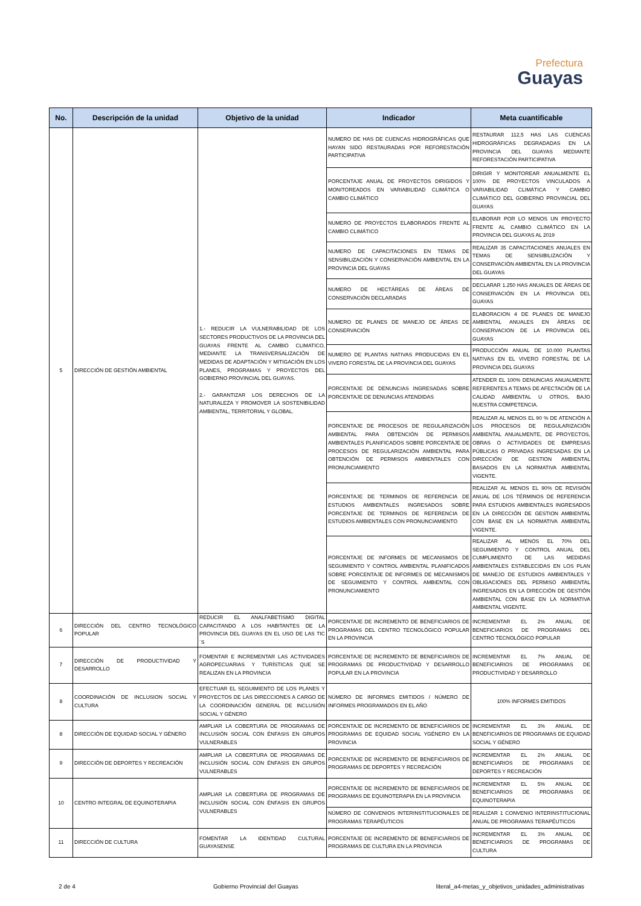Prefectura
Guayas
| No. | Descripción de la unidad | Objetivo de la unidad | Indicador | Meta cuantificable |
| --- | --- | --- | --- | --- |
| 5 | DIRECCIÓN DE GESTIÓN AMBIENTAL | 1.- REDUCIR LA VULNERABILIDAD DE LOS SECTORES PRODUCTIVOS DE LA PROVINCIA DEL GUAYAS FRENTE AL CAMBIO CLIMATICO, MEDIANTE LA TRANSVERSALIZACIÓN DE MEDIDAS DE ADAPTACIÓN Y MITIGACIÓN EN LOS PLANES, PROGRAMAS Y PROYECTOS DEL GOBIERNO PROVINCIAL DEL GUAYAS. 2.- GARANTIZAR LOS DERECHOS DE LA NATURALEZA Y PROMOVER LA SOSTENIBILIDAD AMBIENTAL, TERRITORIAL Y GLOBAL. | NUMERO DE HAS DE CUENCAS HIDROGRÁFICAS QUE HAYAN SIDO RESTAURADAS POR REFORESTACIÓN PARTICIPATIVA | RESTAURAR 112,5 HAS LAS CUENCAS HIDROGRÁFICAS DEGRADADAS EN LA PROVINCIA DEL GUAYAS MEDIANTE REFORESTACIÓN PARTICIPATIVA |
| | | | PORCENTAJE ANUAL DE PROYECTOS DIRIGIDOS Y MONITOREADOS EN VARIABILIDAD CLIMÁTICA O CAMBIO CLIMÁTICO | DIRIGIR Y MONITOREAR ANUALMENTE EL 100% DE PROYECTOS VINCULADOS A VARIABILIDAD CLIMÁTICA Y CAMBIO CLIMÁTICO DEL GOBIERNO PROVINCIAL DEL GUAYAS |
| | | | NUMERO DE PROYECTOS ELABORADOS FRENTE AL CAMBIO CLIMÁTICO | ELABORAR POR LO MENOS UN PROYECTO FRENTE AL CAMBIO CLIMÁTICO EN LA PROVINCIA DEL GUAYAS AL 2019 |
| | | | NUMERO DE CAPACITACIONES EN TEMAS DE SENSIBILIZACIÒN Y CONSERVACIÒN AMBIENTAL EN LA PROVINCIA DEL GUAYAS | REALIZAR 35 CAPACITACIONES ANUALES EN TEMAS DE SENSIBILIZACIÒN Y CONSERVACIÒN AMBIENTAL EN LA PROVINCIA DEL GUAYAS |
| | | | NUMERO DE HECTÁREAS DE ÁREAS DE CONSERVACIÓN DECLARADAS | DECLARAR 1.250 HAS ANUALES DE ÁREAS DE CONSERVACIÓN EN LA PROVINCIA DEL GUAYAS |
| | | | NUMERO DE PLANES DE MANEJO DE ÁREAS DE CONSERVACIÓN | ELABORACION 4 DE PLANES DE MANEJO AMBIENTAL ANUALES EN ÀREAS DE CONSERVACION DE LA PROVINCIA DEL GUAYAS |
| | | | NUMERO DE PLANTAS NATIVAS PRODUCIDAS EN EL VIVERO FORESTAL DE LA PROVINCIA DEL GUAYAS | PRODUCCIÓN ANUAL DE 10.000 PLANTAS NATIVAS EN EL VIVERO FORESTAL DE LA PROVINCIA DEL GUAYAS |
| | | | PORCENTAJE DE DENUNCIAS INGRESADAS SOBRE PORCENTAJE DE DENUNCIAS ATENDIDAS | ATENDER EL 100% DENUNCIAS ANUALMENTE REFERENTES A TEMAS DE AFECTACIÓN DE LA CALIDAD AMBIENTAL U OTROS, BAJO NUESTRA COMPETENCIA. |
| | | | PORCENTAJE DE PROCESOS DE REGULARIZACIÓN AMBIENTAL PARA OBTENCIÓN DE PERMISOS AMBIENTALES PLANIFICADOS SOBRE PORCENTAJE DE PROCESOS DE REGULARIZACIÓN AMBIENTAL PARA OBTENCIÓN DE PERMISOS AMBIENTALES CON PRONUNCIAMIENTO | REALIZAR AL MENOS EL 90 % DE ATENCIÓN A LOS PROCESOS DE REGULARIZACIÓN AMBIENTAL ANUALMENTE, DE PROYECTOS, OBRAS O ACTIVIDADES DE EMPRESAS PÚBLICAS O PRIVADAS INGRESADAS EN LA DIRECCIÓN DE GESTION AMBIENTAL BASADOS EN LA NORMATIVA AMBIENTAL VIGENTE. |
| | | | PORCENTAJE DE TERMINOS DE REFERENCIA DE ESTUDIOS AMBIENTALES INGRESADOS SOBRE PORCENTAJE DE TERMINOS DE REFERENCIA DE ESTUDIOS AMBIENTALES CON PRONUNCIAMIENTO | REALIZAR AL MENOS EL 90% DE REVISIÓN ANUAL DE LOS TÉRMINOS DE REFERENCIA PARA ESTUDIOS AMBIENTALES INGRESADOS EN LA DIRECCIÓN DE GESTION AMBIENTAL CON BASE EN LA NORMATIVA AMBIENTAL VIGENTE. |
| | | | PORCENTAJE DE INFORMES DE MECANISMOS DE SEGUIMIENTO Y CONTROL AMBIENTAL PLANIFICADOS SOBRE PORCENTAJE DE INFORMES DE MECANISMOS DE SEGUIMIENTO Y CONTROL AMBIENTAL CON PRONUNCIAMIENTO | REALIZAR AL MENOS EL 70% DEL SEGUIMIENTO Y CONTROL ANUAL DEL CUMPLIMIENTO DE LAS MEDIDAS AMBIENTALES ESTABLECIDAS EN LOS PLAN DE MANEJO DE ESTUDIOS AMBIENTALES Y OBLIGACIONES DEL PERMISO AMBIENTAL INGRESADOS EN LA DIRECCIÓN DE GESTIÓN AMBIENTAL CON BASE EN LA NORMATIVA AMBIENTAL VIGENTE. |
| 6 | DIRECCIÓN DEL CENTRO TECNOLÓGICO POPULAR | REDUCIR EL ANALFABETISMO DIGITAL CAPACITANDO A LOS HABITANTES DE LA PROVINCIA DEL GUAYAS EN EL USO DE LAS TIC´S | PORCENTAJE DE INCREMENTO DE BENEFICIARIOS DE PROGRAMAS DEL CENTRO TECNOLÓGICO POPULAR EN LA PROVINCIA | INCREMENTAR EL 2% ANUAL DE BENEFICIARIOS DE PROGRAMAS DEL CENTRO TECNOLÓGICO POPULAR |
| 7 | DIRECCIÓN DE PRODUCTIVIDAD Y DESARROLLO | FOMENTAR E INCREMENTAR LAS ACTIVIDADES AGROPECUARIAS Y TURÍSTICAS QUE SE REALIZAN EN LA PROVINCIA | PORCENTAJE DE INCREMENTO DE BENEFICIARIOS DE PROGRAMAS DE PRODUCTIVIDAD Y DESARROLLO POPULAR EN LA PROVINCIA | INCREMENTAR EL 7% ANUAL DE BENEFICIARIOS DE PROGRAMAS DE PRODUCTIVIDAD Y DESARROLLO |
| 8 | COORDINACIÓN DE INCLUSION SOCIAL Y CULTURA | EFECTUAR EL SEGUIMIENTO DE LOS PLANES Y PROYECTOS DE LAS DIRECCIONES A CARGO DE LA COORDINACIÓN GENERAL DE INCLUSIÓN SOCIAL Y GÉNERO | NÚMERO DE INFORMES EMITIDOS / NÚMERO DE INFORMES PROGRAMADOS EN EL AÑO | 100% INFORMES EMITIDOS |
| 8 | DIRECCIÓN DE EQUIDAD SOCIAL Y GÉNERO | AMPLIAR LA COBERTURA DE PROGRAMAS DE INCLUSIÓN SOCIAL CON ÉNFASIS EN GRUPOS VULNERABLES | PORCENTAJE DE INCREMENTO DE BENEFICIARIOS DE PROGRAMAS DE EQUIDAD SOCIAL YGÉNERO EN LA PROVINCIA | INCREMENTAR EL 3% ANUAL DE BENEFICIARIOS DE PROGRAMAS DE EQUIDAD SOCIAL Y GÉNERO |
| 9 | DIRECCIÓN DE DEPORTES Y RECREACIÓN | AMPLIAR LA COBERTURA DE PROGRAMAS DE INCLUSIÓN SOCIAL CON ÉNFASIS EN GRUPOS VULNERABLES | PORCENTAJE DE INCREMENTO DE BENEFICIARIOS DE PROGRAMAS DE DEPORTES Y RECREACIÓN | INCREMENTAR EL 2% ANUAL DE BENEFICIARIOS DE PROGRAMAS DE DEPORTES Y RECREACIÓN |
| 10 | CENTRO INTEGRAL DE EQUINOTERAPIA | AMPLIAR LA COBERTURA DE PROGRAMAS DE INCLUSIÓN SOCIAL CON ÉNFASIS EN GRUPOS VULNERABLES | PORCENTAJE DE INCREMENTO DE BENEFICIARIOS DE PROGRAMAS DE EQUINOTERAPIA EN LA PROVINCIA | INCREMENTAR EL 5% ANUAL DE BENEFICIARIOS DE PROGRAMAS DE EQUINOTERAPIA |
| | | | NÚMERO DE CONVENIOS INTERINSTITUCIONALES DE PROGRAMAS TERAPÉUTICOS | REALIZAR 1 CONVENIO INTERINSTITUCIONAL ANUAL DE PROGRAMAS TERAPÉUTICOS |
| 11 | DIRECCIÓN DE CULTURA | FOMENTAR LA IDENTIDAD CULTURAL GUAYASENSE | PORCENTAJE DE INCREMENTO DE BENEFICIARIOS DE PROGRAMAS DE CULTURA EN LA PROVINCIA | INCREMENTAR EL 3% ANUAL DE BENEFICIARIOS DE PROGRAMAS DE CULTURA |
2 de 4 Gobierno Provincial del Guayas literal_a4-metas_y_objetivos_unidades_administrativas